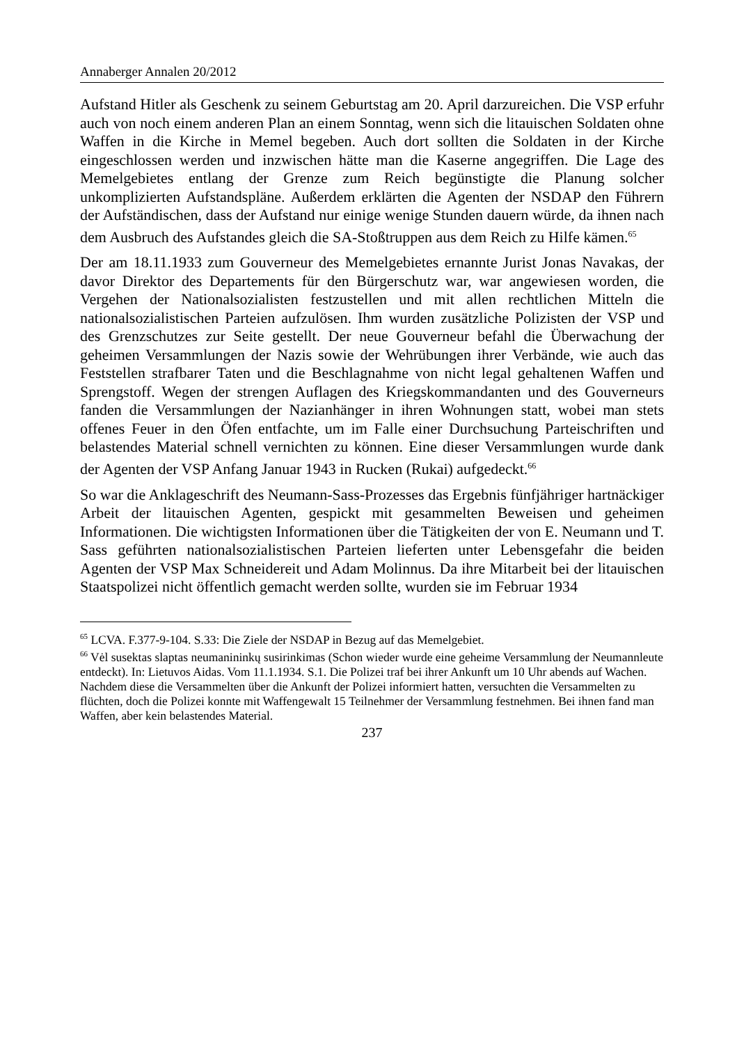Annaberger Annalen 20/2012
Aufstand Hitler als Geschenk zu seinem Geburtstag am 20. April darzureichen. Die VSP erfuhr auch von noch einem anderen Plan an einem Sonntag, wenn sich die litauischen Soldaten ohne Waffen in die Kirche in Memel begeben. Auch dort sollten die Soldaten in der Kirche eingeschlossen werden und inzwischen hätte man die Kaserne angegriffen. Die Lage des Memelgebietes entlang der Grenze zum Reich begünstigte die Planung solcher unkomplizierten Aufstandspläne. Außerdem erklärten die Agenten der NSDAP den Führern der Aufständischen, dass der Aufstand nur einige wenige Stunden dauern würde, da ihnen nach dem Ausbruch des Aufstandes gleich die SA-Stoßtruppen aus dem Reich zu Hilfe kämen.<sup>65</sup>
Der am 18.11.1933 zum Gouverneur des Memelgebietes ernannte Jurist Jonas Navakas, der davor Direktor des Departements für den Bürgerschutz war, war angewiesen worden, die Vergehen der Nationalsozialisten festzustellen und mit allen rechtlichen Mitteln die nationalsozialistischen Parteien aufzulösen. Ihm wurden zusätzliche Polizisten der VSP und des Grenzschutzes zur Seite gestellt. Der neue Gouverneur befahl die Überwachung der geheimen Versammlungen der Nazis sowie der Wehrübungen ihrer Verbände, wie auch das Feststellen strafbarer Taten und die Beschlagnahme von nicht legal gehaltenen Waffen und Sprengstoff. Wegen der strengen Auflagen des Kriegskommandanten und des Gouverneurs fanden die Versammlungen der Nazianhänger in ihren Wohnungen statt, wobei man stets offenes Feuer in den Öfen entfachte, um im Falle einer Durchsuchung Parteischriften und belastendes Material schnell vernichten zu können. Eine dieser Versammlungen wurde dank der Agenten der VSP Anfang Januar 1943 in Rucken (Rukai) aufgedeckt.<sup>66</sup>
So war die Anklageschrift des Neumann-Sass-Prozesses das Ergebnis fünfjähriger hartnäckiger Arbeit der litauischen Agenten, gespickt mit gesammelten Beweisen und geheimen Informationen. Die wichtigsten Informationen über die Tätigkeiten der von E. Neumann und T. Sass geführten nationalsozialistischen Parteien lieferten unter Lebensgefahr die beiden Agenten der VSP Max Schneidereit und Adam Molinnus. Da ihre Mitarbeit bei der litauischen Staatspolizei nicht öffentlich gemacht werden sollte, wurden sie im Februar 1934
<sup>65</sup> LCVA. F.377-9-104. S.33: Die Ziele der NSDAP in Bezug auf das Memelgebiet.
<sup>66</sup> Vėl susektas slaptas neumanininkų susirinkimas (Schon wieder wurde eine geheime Versammlung der Neumannleute entdeckt). In: Lietuvos Aidas. Vom 11.1.1934. S.1. Die Polizei traf bei ihrer Ankunft um 10 Uhr abends auf Wachen. Nachdem diese die Versammelten über die Ankunft der Polizei informiert hatten, versuchten die Versammelten zu flüchten, doch die Polizei konnte mit Waffengewalt 15 Teilnehmer der Versammlung festnehmen. Bei ihnen fand man Waffen, aber kein belastendes Material.
237